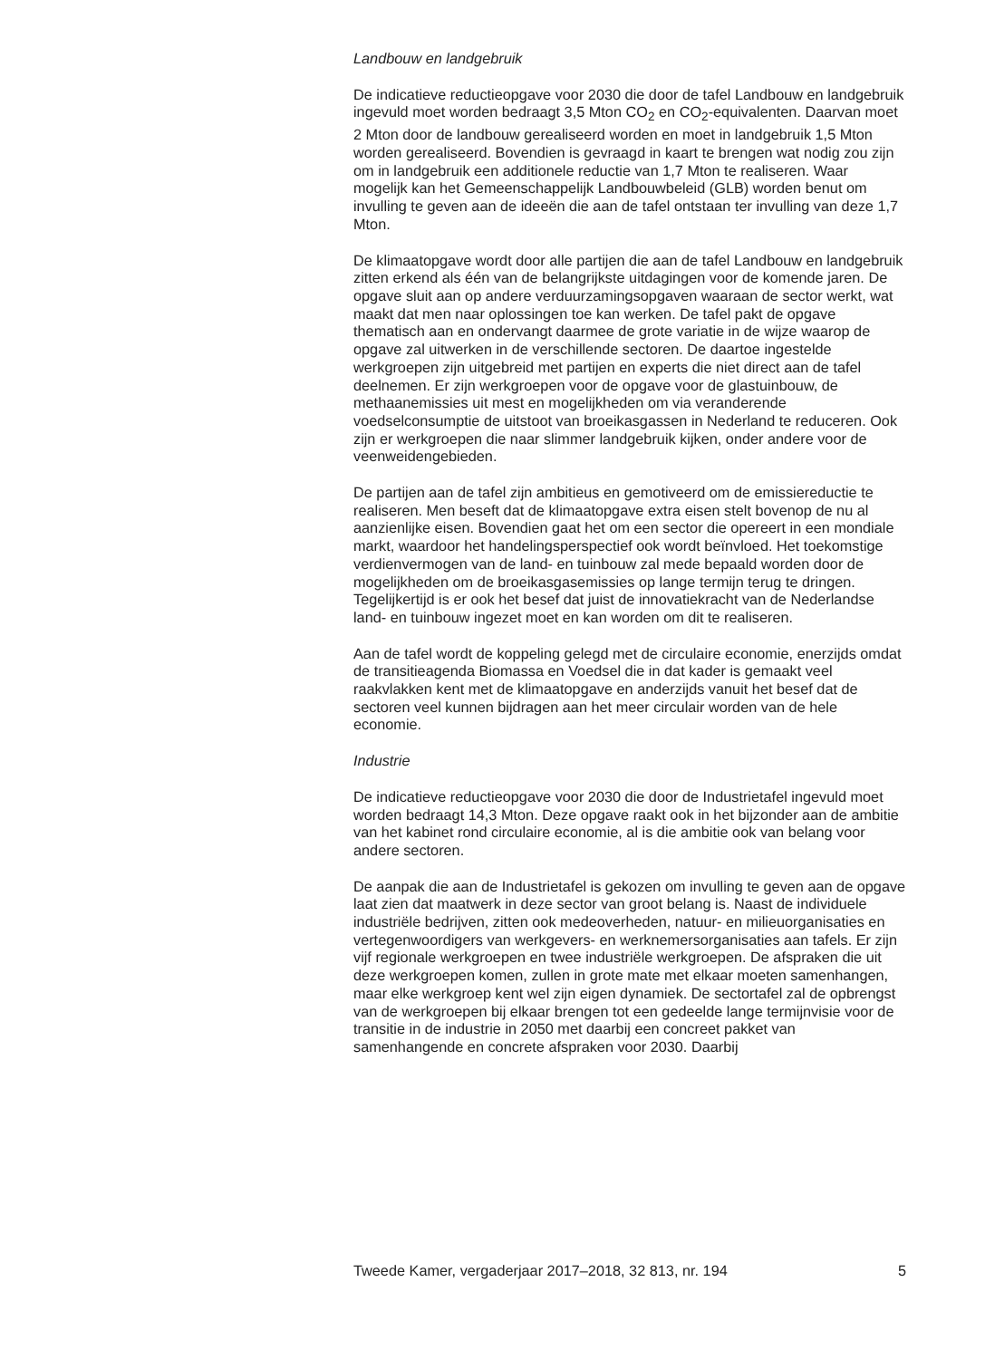Landbouw en landgebruik
De indicatieve reductieopgave voor 2030 die door de tafel Landbouw en landgebruik ingevuld moet worden bedraagt 3,5 Mton CO<sub>2</sub> en CO<sub>2</sub>-equivalenten. Daarvan moet 2 Mton door de landbouw gerealiseerd worden en moet in landgebruik 1,5 Mton worden gerealiseerd. Bovendien is gevraagd in kaart te brengen wat nodig zou zijn om in landgebruik een additionele reductie van 1,7 Mton te realiseren. Waar mogelijk kan het Gemeenschappelijk Landbouwbeleid (GLB) worden benut om invulling te geven aan de ideeën die aan de tafel ontstaan ter invulling van deze 1,7 Mton.
De klimaatopgave wordt door alle partijen die aan de tafel Landbouw en landgebruik zitten erkend als één van de belangrijkste uitdagingen voor de komende jaren. De opgave sluit aan op andere verduurzamingsopgaven waaraan de sector werkt, wat maakt dat men naar oplossingen toe kan werken. De tafel pakt de opgave thematisch aan en ondervangt daarmee de grote variatie in de wijze waarop de opgave zal uitwerken in de verschillende sectoren. De daartoe ingestelde werkgroepen zijn uitgebreid met partijen en experts die niet direct aan de tafel deelnemen. Er zijn werkgroepen voor de opgave voor de glastuinbouw, de methaanemissies uit mest en mogelijkheden om via veranderende voedselconsumptie de uitstoot van broeikasgassen in Nederland te reduceren. Ook zijn er werkgroepen die naar slimmer landgebruik kijken, onder andere voor de veenweidengebieden.
De partijen aan de tafel zijn ambitieus en gemotiveerd om de emissiereductie te realiseren. Men beseft dat de klimaatopgave extra eisen stelt bovenop de nu al aanzienlijke eisen. Bovendien gaat het om een sector die opereert in een mondiale markt, waardoor het handelingsperspectief ook wordt beïnvloed. Het toekomstige verdienvermogen van de land- en tuinbouw zal mede bepaald worden door de mogelijkheden om de broeikasgasemissies op lange termijn terug te dringen. Tegelijkertijd is er ook het besef dat juist de innovatiekracht van de Nederlandse land- en tuinbouw ingezet moet en kan worden om dit te realiseren.
Aan de tafel wordt de koppeling gelegd met de circulaire economie, enerzijds omdat de transitieagenda Biomassa en Voedsel die in dat kader is gemaakt veel raakvlakken kent met de klimaatopgave en anderzijds vanuit het besef dat de sectoren veel kunnen bijdragen aan het meer circulair worden van de hele economie.
Industrie
De indicatieve reductieopgave voor 2030 die door de Industrietafel ingevuld moet worden bedraagt 14,3 Mton. Deze opgave raakt ook in het bijzonder aan de ambitie van het kabinet rond circulaire economie, al is die ambitie ook van belang voor andere sectoren.
De aanpak die aan de Industrietafel is gekozen om invulling te geven aan de opgave laat zien dat maatwerk in deze sector van groot belang is. Naast de individuele industriële bedrijven, zitten ook medeoverheden, natuur- en milieuorganisaties en vertegenwoordigers van werkgevers- en werknemersorganisaties aan tafels. Er zijn vijf regionale werkgroepen en twee industriële werkgroepen. De afspraken die uit deze werkgroepen komen, zullen in grote mate met elkaar moeten samenhangen, maar elke werkgroep kent wel zijn eigen dynamiek. De sectortafel zal de opbrengst van de werkgroepen bij elkaar brengen tot een gedeelde lange termijnvisie voor de transitie in de industrie in 2050 met daarbij een concreet pakket van samenhangende en concrete afspraken voor 2030. Daarbij
Tweede Kamer, vergaderjaar 2017–2018, 32 813, nr. 194 5